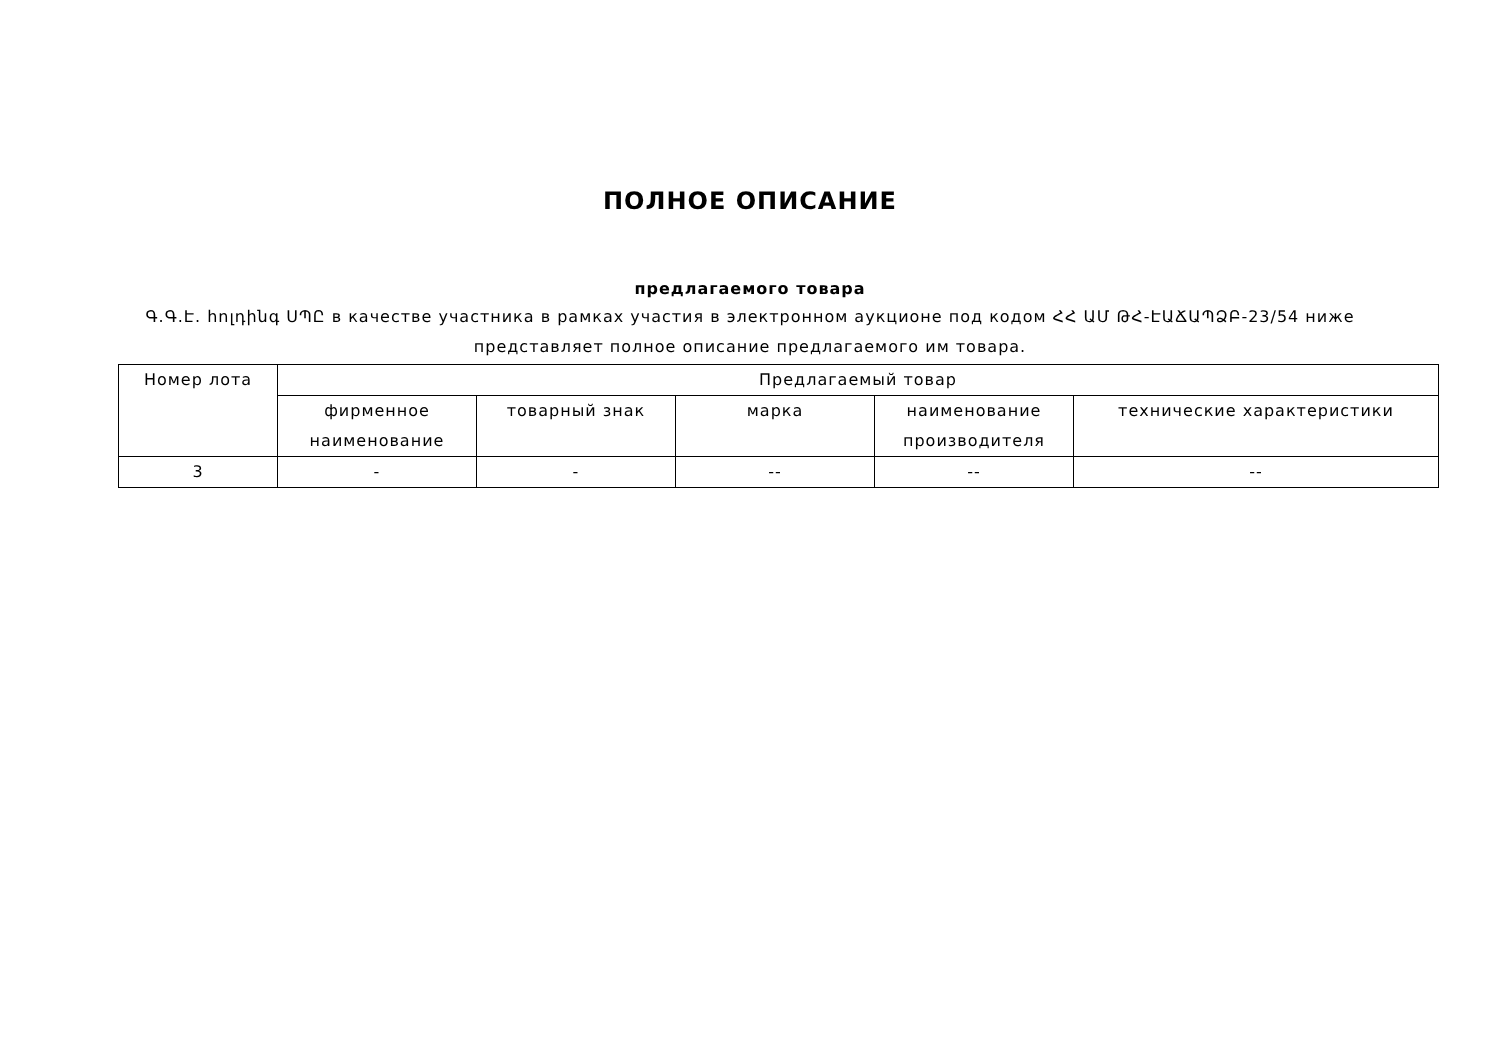ПОЛНОЕ ОПИСАНИЕ
предлагаемого товара
Գ.Գ.Է. հոլդինգ ՍՊԸ в качестве участника в рамках участия в электронном аукционе под кодом ՀՀ ԱՄ ԹՀ-ԷԱՃԱՊՁԲ-23/54 ниже представляет полное описание предлагаемого им товара.
| Номер лота | Предлагаемый товар | | | | |
| --- | --- | --- | --- | --- | --- |
| | фирменное наименование | товарный знак | марка | наименование производителя | технические характеристики |
| 3 | - | - | -- | -- | -- |